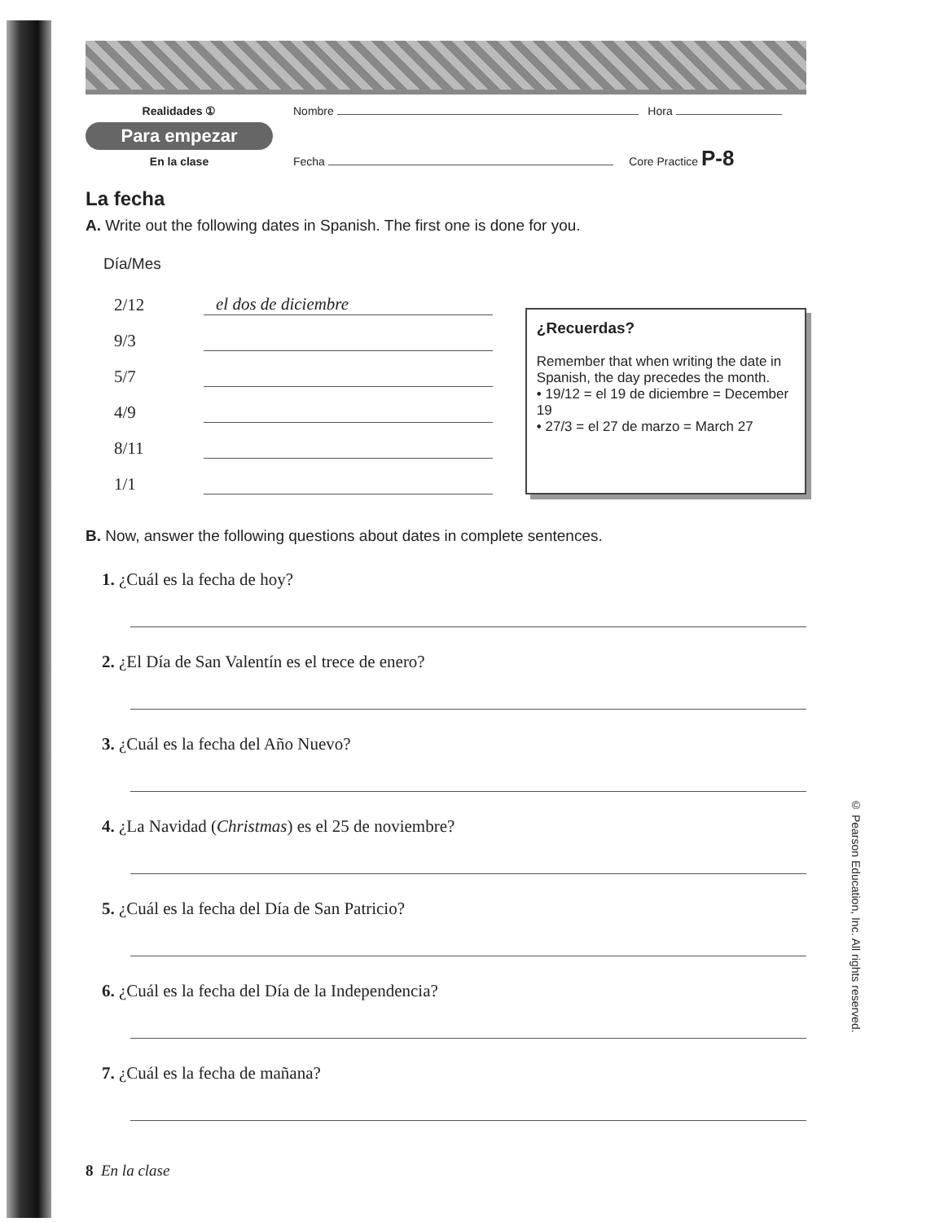Realidades ①
Para empezar
En la clase
Nombre Hora
Fecha Core Practice P-8
La fecha
A. Write out the following dates in Spanish. The first one is done for you.
Día/Mes
2/12
el dos de diciembre
9/3
5/7
4/9
8/11
1/1
¿Recuerdas?
Remember that when writing the date in Spanish, the day precedes the month.
• 19/12 = el 19 de diciembre = December 19
• 27/3 = el 27 de marzo = March 27
B. Now, answer the following questions about dates in complete sentences.
1. ¿Cuál es la fecha de hoy?
2. ¿El Día de San Valentín es el trece de enero?
3. ¿Cuál es la fecha del Año Nuevo?
4. ¿La Navidad (Christmas) es el 25 de noviembre?
5. ¿Cuál es la fecha del Día de San Patricio?
6. ¿Cuál es la fecha del Día de la Independencia?
7. ¿Cuál es la fecha de mañana?
8 En la clase
© Pearson Education, Inc. All rights reserved.